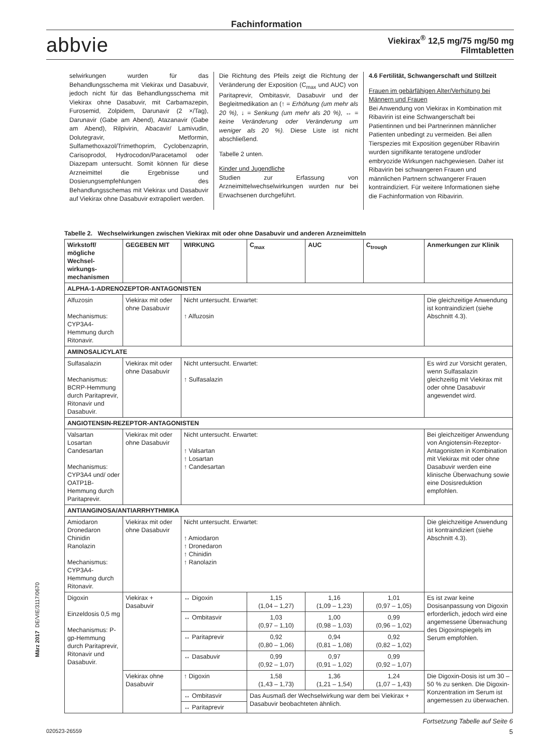Fachinformation
abbvie
Viekirax<sup>®</sup> 12,5 mg/75 mg/50 mg
Filmtabletten
selwirkungen wurden für das Behandlungsschema mit Viekirax und Dasabuvir, jedoch nicht für das Behandlungsschema mit Viekirax ohne Dasabuvir, mit Carbamazepin, Furosemid, Zolpidem, Darunavir (2 ×/Tag), Darunavir (Gabe am Abend), Atazanavir (Gabe am Abend), Rilpivirin, Abacavir/ Lamivudin, Dolutegravir, Metformin, Sulfamethoxazol/Trimethoprim, Cyclobenzaprin, Carisoprodol, Hydrocodon/Paracetamol oder Diazepam untersucht. Somit können für diese Arzneimittel die Ergebnisse und Dosierungsempfehlungen des Behandlungsschemas mit Viekirax und Dasabuvir auf Viekirax ohne Dasabuvir extrapoliert werden.
Die Richtung des Pfeils zeigt die Richtung der Veränderung der Exposition (C<sub>max</sub> und AUC) von Paritaprevir, Ombitasvir, Dasabuvir und der Begleitmedikation an (↑ = Erhöhung (um mehr als 20 %), ↓ = Senkung (um mehr als 20 %), ↔ = keine Veränderung oder Veränderung um weniger als 20 %). Diese Liste ist nicht abschließend.
Tabelle 2 unten.
Kinder und Jugendliche
Studien zur Erfassung von Arzneimittelwechselwirkungen wurden nur bei Erwachsenen durchgeführt.
4.6 Fertilität, Schwangerschaft und Stillzeit
Frauen im gebärfähigen Alter/Verhütung bei Männern und Frauen
Bei Anwendung von Viekirax in Kombination mit Ribavirin ist eine Schwangerschaft bei Patientinnen und bei Partnerinnen männlicher Patienten unbedingt zu vermeiden. Bei allen Tierspezies mit Exposition gegenüber Ribavirin wurden signifikante teratogene und/oder embryozide Wirkungen nachgewiesen. Daher ist Ribavirin bei schwangeren Frauen und männlichen Partnern schwangerer Frauen kontraindiziert. Für weitere Informationen siehe die Fachinformation von Ribavirin.
Tabelle 2. Wechselwirkungen zwischen Viekirax mit oder ohne Dasabuvir und anderen Arzneimitteln
| Wirkstoff/ mögliche Wechsel-wirkungs-mechanismen | GEGEBEN MIT | WIRKUNG | C<sub>max</sub> | AUC | C<sub>trough</sub> | Anmerkungen zur Klinik |
| --- | --- | --- | --- | --- | --- | --- |
| ALPHA-1-ADRENOZEPTOR-ANTAGONISTEN | | | | | | |
| Alfuzosin Mechanismus: CYP3A4-Hemmung durch Ritonavir. | Viekirax mit oder ohne Dasabuvir | Nicht untersucht. Erwartet: ↑ Alfuzosin | | | | Die gleichzeitige Anwendung ist kontraindiziert (siehe Abschnitt 4.3). |
| AMINOSALICYLATE | | | | | | |
| Sulfasalazin Mechanismus: BCRP-Hemmung durch Paritaprevir, Ritonavir und Dasabuvir. | Viekirax mit oder ohne Dasabuvir | Nicht untersucht. Erwartet: ↑ Sulfasalazin | | | | Es wird zur Vorsicht geraten, wenn Sulfasalazin gleichzeitig mit Viekirax mit oder ohne Dasabuvir angewendet wird. |
| ANGIOTENSIN-REZEPTOR-ANTAGONISTEN | | | | | | |
| Valsartan Losartan Candesartan Mechanismus: CYP3A4 und/ oder OATP1B-Hemmung durch Paritaprevir. | Viekirax mit oder ohne Dasabuvir | Nicht untersucht. Erwartet: ↑ Valsartan ↑ Losartan ↑ Candesartan | | | | Bei gleichzeitiger Anwendung von Angiotensin-Rezeptor-Antagonisten in Kombination mit Viekirax mit oder ohne Dasabuvir werden eine klinische Überwachung sowie eine Dosisreduktion empfohlen. |
| ANTIANGINOSA/ANTIARRHYTHMIKA | | | | | | |
| Amiodaron Dronedaron Chinidin Ranolazin Mechanismus: CYP3A4-Hemmung durch Ritonavir. | Viekirax mit oder ohne Dasabuvir | Nicht untersucht. Erwartet: ↑ Amiodaron ↑ Dronedaron ↑ Chinidin ↑ Ranolazin | | | | Die gleichzeitige Anwendung ist kontraindiziert (siehe Abschnitt 4.3). |
| Digoxin Einzeldosis 0,5 mg Mechanismus: P-gp-Hemmung durch Paritaprevir, Ritonavir und Dasabuvir. | Viekirax + Dasabuvir | ↔ Digoxin | 1,15 (1,04 – 1,27) | 1,16 (1,09 – 1,23) | 1,01 (0,97 – 1,05) | Es ist zwar keine Dosisanpassung von Digoxin erforderlich, jedoch wird eine angemessene Überwachung des Digoxinspiegels im Serum empfohlen. |
| | | ↔ Ombitasvir | 1,03 (0,97 – 1,10) | 1,00 (0,98 – 1,03) | 0,99 (0,96 – 1,02) | |
| | | ↔ Paritaprevir | 0,92 (0,80 – 1,06) | 0,94 (0,81 – 1,08) | 0,92 (0,82 – 1,02) | |
| | | ↔ Dasabuvir | 0,99 (0,92 – 1,07) | 0,97 (0,91 – 1,02) | 0,99 (0,92 – 1,07) | |
| | Viekirax ohne Dasabuvir | ↑ Digoxin | 1,58 (1,43 – 1,73) | 1,36 (1,21 – 1,54) | 1,24 (1,07 – 1,43) | Die Digoxin-Dosis ist um 30 – 50 % zu senken. Die Digoxin-Konzentration im Serum ist angemessen zu überwachen. |
| | | ↔ Ombitasvir | Das Ausmaß der Wechselwirkung war dem bei Viekirax + Dasabuvir beobachteten ähnlich. | | | |
| | | ↔ Paritaprevir | | | | |
Fortsetzung Tabelle auf Seite 6
020523-26559 5
März 2017 DE/VIE/3117/0670